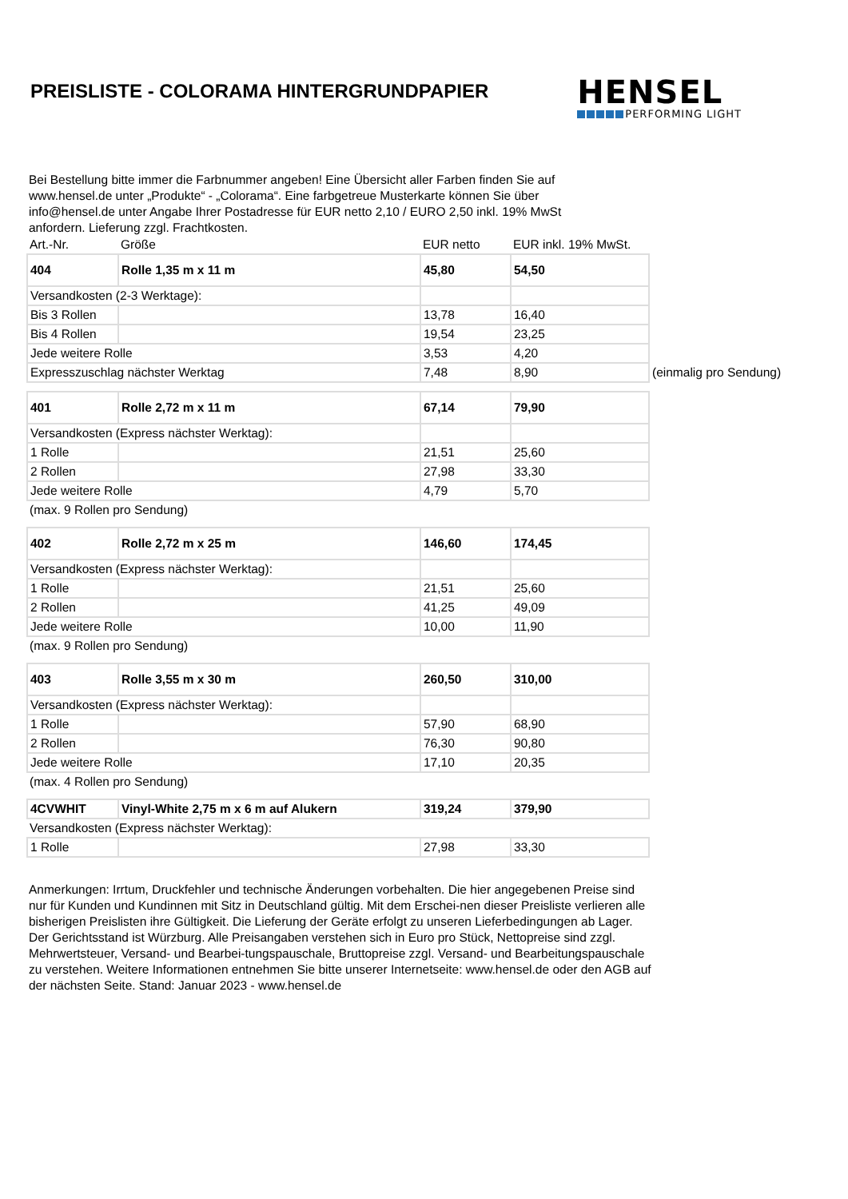PREISLISTE - COLORAMA HINTERGRUNDPAPIER
HENSEL
PERFORMING LIGHT
Bei Bestellung bitte immer die Farbnummer angeben! Eine Übersicht aller Farben finden Sie auf www.hensel.de unter „Produkte“ - „Colorama“. Eine farbgetreue Musterkarte können Sie über info@hensel.de unter Angabe Ihrer Postadresse für EUR netto 2,10 / EURO 2,50 inkl. 19% MwSt anfordern. Lieferung zzgl. Frachtkosten.
| Art.-Nr. | Größe | EUR netto | EUR inkl. 19% MwSt. | |
| 404 | Rolle 1,35 m x 11 m | 45,80 | 54,50 | |
| Versandkosten (2-3 Werktage): | | | | |
| Bis 3 Rollen | | 13,78 | 16,40 | |
| Bis 4 Rollen | | 19,54 | 23,25 | |
| Jede weitere Rolle | | 3,53 | 4,20 | |
| Expresszuschlag nächster Werktag | | 7,48 | 8,90 | (einmalig pro Sendung) |
| 401 | Rolle 2,72 m x 11 m | 67,14 | 79,90 | |
| Versandkosten (Express nächster Werktag): | | | | |
| 1 Rolle | | 21,51 | 25,60 | |
| 2 Rollen | | 27,98 | 33,30 | |
| Jede weitere Rolle | | 4,79 | 5,70 | |
| (max. 9 Rollen pro Sendung) | | | | |
| 402 | Rolle 2,72 m x 25 m | 146,60 | 174,45 | |
| Versandkosten (Express nächster Werktag): | | | | |
| 1 Rolle | | 21,51 | 25,60 | |
| 2 Rollen | | 41,25 | 49,09 | |
| Jede weitere Rolle | | 10,00 | 11,90 | |
| (max. 9 Rollen pro Sendung) | | | | |
| 403 | Rolle 3,55 m x 30 m | 260,50 | 310,00 | |
| Versandkosten (Express nächster Werktag): | | | | |
| 1 Rolle | | 57,90 | 68,90 | |
| 2 Rollen | | 76,30 | 90,80 | |
| Jede weitere Rolle | | 17,10 | 20,35 | |
| (max. 4 Rollen pro Sendung) | | | | |
| 4CVWHIT | Vinyl-White 2,75 m x 6 m auf Alukern | 319,24 | 379,90 | |
| Versandkosten (Express nächster Werktag): | | | | |
| 1 Rolle | | 27,98 | 33,30 | |
Anmerkungen: Irrtum, Druckfehler und technische Änderungen vorbehalten. Die hier angegebenen Preise sind nur für Kunden und Kundinnen mit Sitz in Deutschland gültig. Mit dem Erschei-nen dieser Preisliste verlieren alle bisherigen Preislisten ihre Gültigkeit. Die Lieferung der Geräte erfolgt zu unseren Lieferbedingungen ab Lager. Der Gerichtsstand ist Würzburg. Alle Preisangaben verstehen sich in Euro pro Stück, Nettopreise sind zzgl. Mehrwertsteuer, Versand- und Bearbei-tungspauschale, Bruttopreise zzgl. Versand- und Bearbeitungspauschale zu verstehen. Weitere Informationen entnehmen Sie bitte unserer Internetseite: www.hensel.de oder den AGB auf der nächsten Seite. Stand: Januar 2023 - www.hensel.de